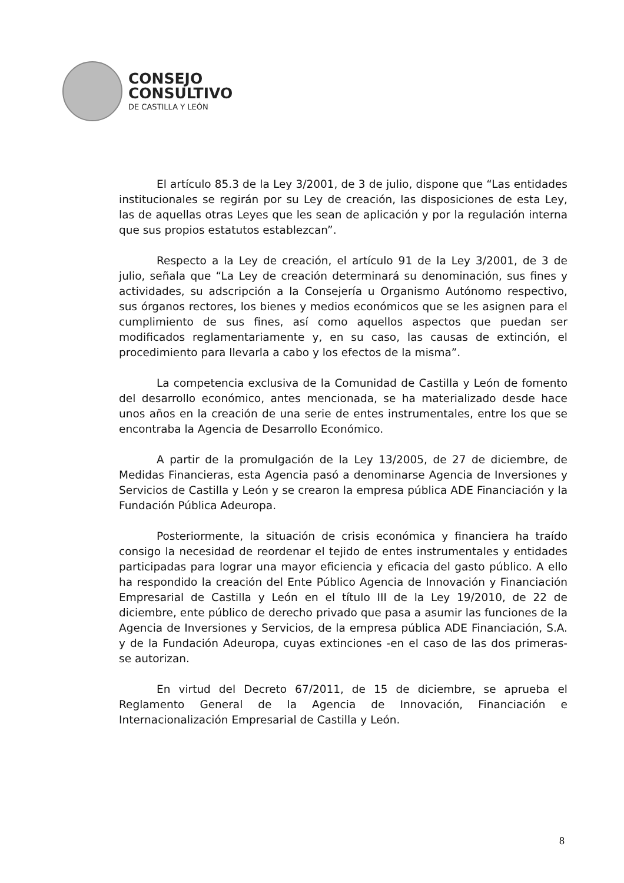CONSEJO
CONSULTIVO
DE CASTILLA Y LEÓN
El artículo 85.3 de la Ley 3/2001, de 3 de julio, dispone que “Las entidades institucionales se regirán por su Ley de creación, las disposiciones de esta Ley, las de aquellas otras Leyes que les sean de aplicación y por la regulación interna que sus propios estatutos establezcan”.
Respecto a la Ley de creación, el artículo 91 de la Ley 3/2001, de 3 de julio, señala que “La Ley de creación determinará su denominación, sus fines y actividades, su adscripción a la Consejería u Organismo Autónomo respectivo, sus órganos rectores, los bienes y medios económicos que se les asignen para el cumplimiento de sus fines, así como aquellos aspectos que puedan ser modificados reglamentariamente y, en su caso, las causas de extinción, el procedimiento para llevarla a cabo y los efectos de la misma”.
La competencia exclusiva de la Comunidad de Castilla y León de fomento del desarrollo económico, antes mencionada, se ha materializado desde hace unos años en la creación de una serie de entes instrumentales, entre los que se encontraba la Agencia de Desarrollo Económico.
A partir de la promulgación de la Ley 13/2005, de 27 de diciembre, de Medidas Financieras, esta Agencia pasó a denominarse Agencia de Inversiones y Servicios de Castilla y León y se crearon la empresa pública ADE Financiación y la Fundación Pública Adeuropa.
Posteriormente, la situación de crisis económica y financiera ha traído consigo la necesidad de reordenar el tejido de entes instrumentales y entidades participadas para lograr una mayor eficiencia y eficacia del gasto público. A ello ha respondido la creación del Ente Público Agencia de Innovación y Financiación Empresarial de Castilla y León en el título III de la Ley 19/2010, de 22 de diciembre, ente público de derecho privado que pasa a asumir las funciones de la Agencia de Inversiones y Servicios, de la empresa pública ADE Financiación, S.A. y de la Fundación Adeuropa, cuyas extinciones -en el caso de las dos primeras- se autorizan.
En virtud del Decreto 67/2011, de 15 de diciembre, se aprueba el Reglamento General de la Agencia de Innovación, Financiación e Internacionalización Empresarial de Castilla y León.
8